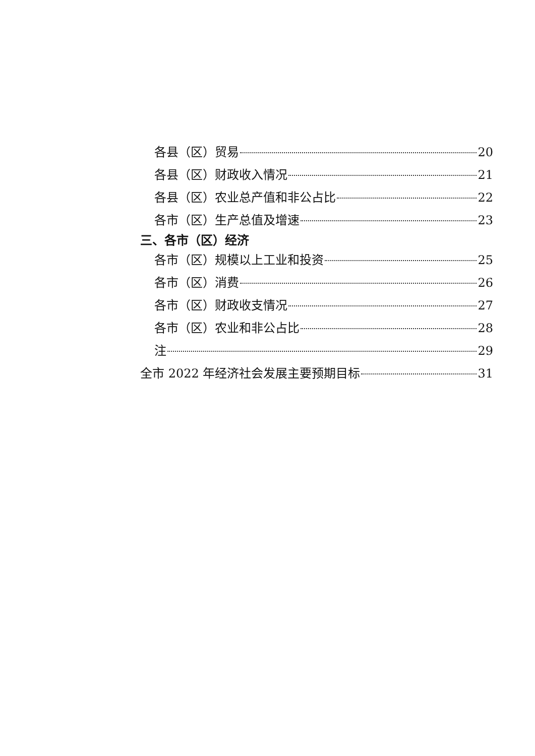各县（区）贸易 20
各县（区）财政收入情况 21
各县（区）农业总产值和非公占比 22
各市（区）生产总值及增速 23
三、各市（区）经济
各市（区）规模以上工业和投资 25
各市（区）消费 26
各市（区）财政收支情况 27
各市（区）农业和非公占比 28
注 29
全市 2022 年经济社会发展主要预期目标 31